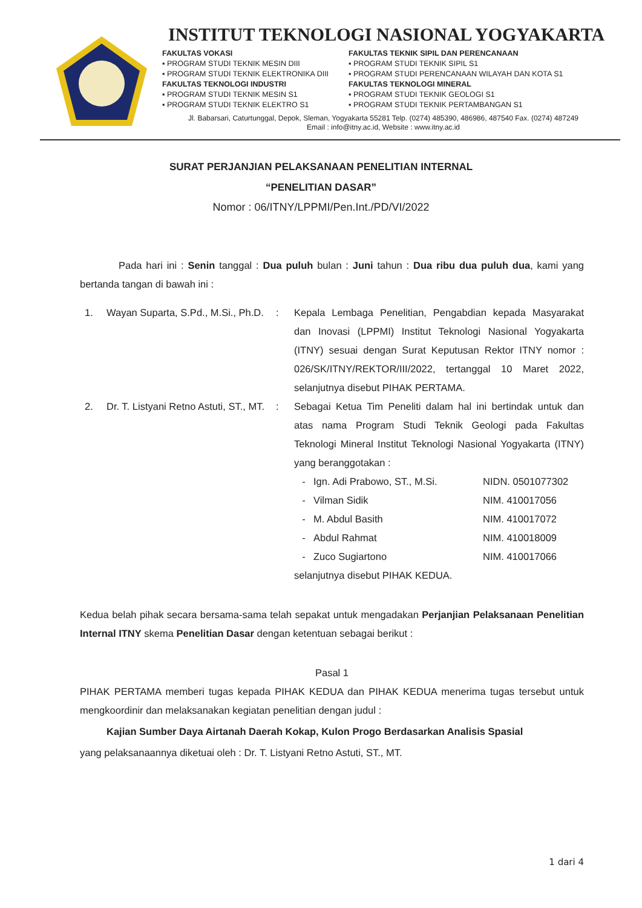INSTITUT TEKNOLOGI NASIONAL YOGYAKARTA
FAKULTAS VOKASI
▪ PROGRAM STUDI TEKNIK MESIN DIII
▪ PROGRAM STUDI TEKNIK ELEKTRONIKA DIII
FAKULTAS TEKNOLOGI INDUSTRI
▪ PROGRAM STUDI TEKNIK MESIN S1
▪ PROGRAM STUDI TEKNIK ELEKTRO S1
FAKULTAS TEKNIK SIPIL DAN PERENCANAAN
▪ PROGRAM STUDI TEKNIK SIPIL S1
▪ PROGRAM STUDI PERENCANAAN WILAYAH DAN KOTA S1
FAKULTAS TEKNOLOGI MINERAL
▪ PROGRAM STUDI TEKNIK GEOLOGI S1
▪ PROGRAM STUDI TEKNIK PERTAMBANGAN S1
Jl. Babarsari, Caturtunggal, Depok, Sleman, Yogyakarta 55281 Telp. (0274) 485390, 486986, 487540 Fax. (0274) 487249
Email : info@itny.ac.id, Website : www.itny.ac.id
SURAT PERJANJIAN PELAKSANAAN PENELITIAN INTERNAL
“PENELITIAN DASAR”
Nomor : 06/ITNY/LPPMI/Pen.Int./PD/VI/2022
Pada hari ini : Senin tanggal : Dua puluh bulan : Juni tahun : Dua ribu dua puluh dua, kami yang bertanda tangan di bawah ini :
1. Wayan Suparta, S.Pd., M.Si., Ph.D.: Kepala Lembaga Penelitian, Pengabdian kepada Masyarakat dan Inovasi (LPPMI) Institut Teknologi Nasional Yogyakarta (ITNY) sesuai dengan Surat Keputusan Rektor ITNY nomor : 026/SK/ITNY/REKTOR/III/2022, tertanggal 10 Maret 2022, selanjutnya disebut PIHAK PERTAMA.
2. Dr. T. Listyani Retno Astuti, ST., MT.: Sebagai Ketua Tim Peneliti dalam hal ini bertindak untuk dan atas nama Program Studi Teknik Geologi pada Fakultas Teknologi Mineral Institut Teknologi Nasional Yogyakarta (ITNY) yang beranggotakan :
- Ign. Adi Prabowo, ST., M.Si. NIDN. 0501077302
- Vilman Sidik NIM. 410017056
- M. Abdul Basith NIM. 410017072
- Abdul Rahmat NIM. 410018009
- Zuco Sugiartono NIM. 410017066
selanjutnya disebut PIHAK KEDUA.
Kedua belah pihak secara bersama-sama telah sepakat untuk mengadakan Perjanjian Pelaksanaan Penelitian Internal ITNY skema Penelitian Dasar dengan ketentuan sebagai berikut :
Pasal 1
PIHAK PERTAMA memberi tugas kepada PIHAK KEDUA dan PIHAK KEDUA menerima tugas tersebut untuk mengkoordinir dan melaksanakan kegiatan penelitian dengan judul :
Kajian Sumber Daya Airtanah Daerah Kokap, Kulon Progo Berdasarkan Analisis Spasial
yang pelaksanaannya diketuai oleh : Dr. T. Listyani Retno Astuti, ST., MT.
1 dari 4